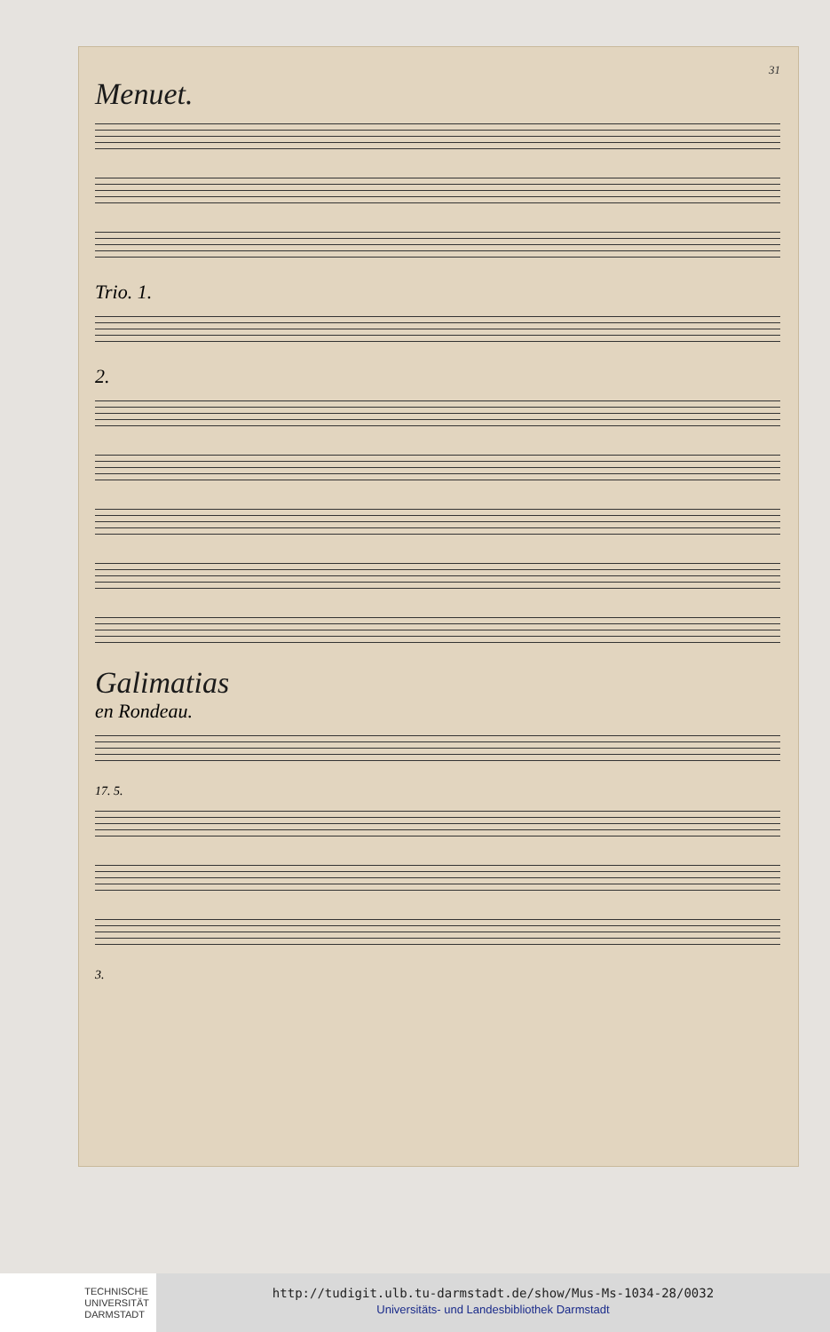31
Menuet.
Trio. 1.
2.
Galimatias
en Rondeau.
17. 5.
3.
TECHNISCHE
UNIVERSITÄT
DARMSTADT
http://tudigit.ulb.tu-darmstadt.de/show/Mus-Ms-1034-28/0032
Universitäts- und Landesbibliothek Darmstadt